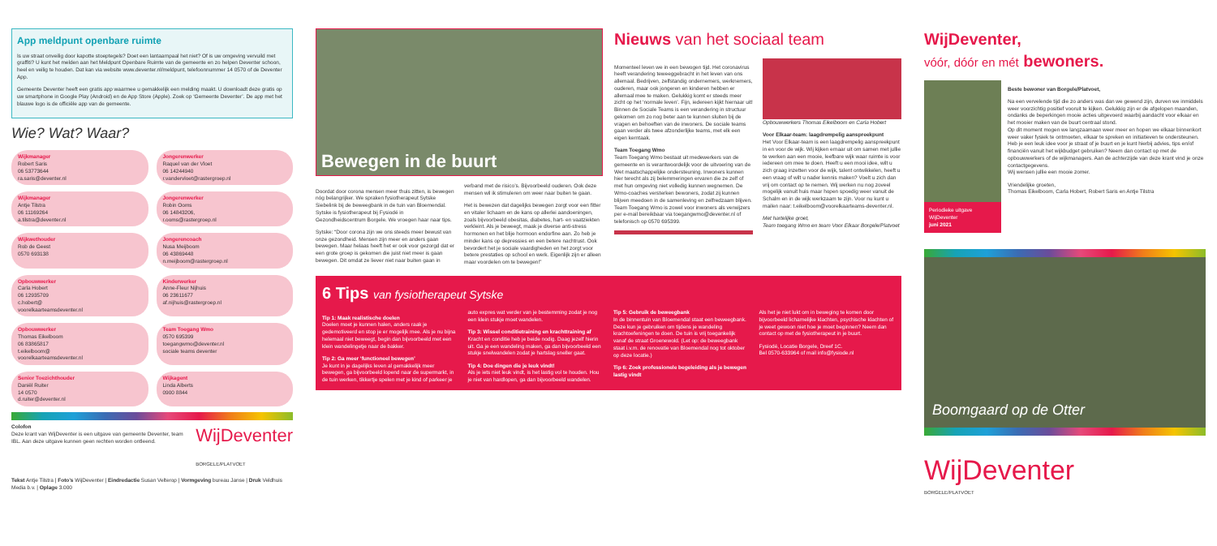App meldpunt openbare ruimte
Is uw straat onveilig door kapotte stoeptegels? Doet een lantaarnpaal het niet? Of is uw omgeving vervuild met graffiti? U kunt het melden aan het Meldpunt Openbare Ruimte van de gemeente en zo helpen Deventer schoon, heel en veilig te houden. Dat kan via website www.deventer.nl/meldpunt, telefoonnummer 14 0570 of de Deventer App.
Gemeente Deventer heeft een gratis app waarmee u gemakkelijk een melding maakt. U downloadt deze gratis op uw smartphone in Google Play (Android) en de App Store (Apple). Zoek op ‘Gemeente Deventer’. De app met het blauwe logo is de officiële app van de gemeente.
Wie? Wat? Waar?
Wijkmanager
Robert Saris
06 53773644
ra.saris@deventer.nl
Jongerenwerker
Raquel van der Vloet
06 14244940
r.vandervloet@rastergroep.nl
Wijkmanager
Antje Tilstra
06 11169264
a.tilstra@deventer.nl
Jongerenwerker
Robin Ooms
06 14843206,
r.ooms@rastergroep.nl
Wijkwethouder
Rob de Geest
0570 693138
Jongerencoach
Nusa Meijboom
06 43869448
n.meijboom@rastergroep.nl
Opbouwwerker
Carla Hobert
06 12935709
c.hobert@
voorelkaarteamsdeventer.nl
Kinderwerker
Anne-Fleur Nijhuis
06 23611677
af.nijhuis@rastergroep.nl
Opbouwwerker
Thomas Eikelboom
06 83865817
t.eikelboom@
voorelkaarteamsdeventer.nl
Team Toegang Wmo
0570 695399
toegangwmo@deventer.nl
sociale teams deventer
Senior Toezichthouder
Daniël Ruiter
14 0570
d.ruiter@deventer.nl
Wijkagent
Linda Alberts
0900 8844
Colofon
Deze krant van WijDeventer is een uitgave van gemeente Deventer, team IBL. Aan deze uitgave kunnen geen rechten worden ontleend.
WijDeventer BORGELE/PLATVOET
Tekst Antje Tilstra | Foto’s WijDeventer | Eindredactie Susan Velterop | Vormgeving bureau Janse | Druk Veldhuis Media b.v. | Oplage 3.000
Bewegen in de buurt
Doordat door corona mensen meer thuis zitten, is bewegen nóg belangrijker. We spraken fysiotherapeut Sytske Siebelink bij de beweegbank in de tuin van Bloemendal. Sytske is fysiotherapeut bij Fysiodé in Gezondheidscentrum Borgele. We vroegen haar naar tips.
Sytske: “Door corona zijn we ons steeds meer bewust van onze gezondheid. Mensen zijn meer en anders gaan bewegen. Maar helaas heeft het er ook voor gezorgd dat er een grote groep is gekomen die juist niet meer is gaan bewegen. Dit omdat ze liever niet naar buiten gaan in verband met de risico’s. Bijvoorbeeld ouderen. Ook deze mensen wil ik stimuleren om weer naar buiten te gaan.
Het is bewezen dat dagelijks bewegen zorgt voor een fitter en vitaler lichaam en de kans op allerlei aandoeningen, zoals bijvoorbeeld obesitas, diabetes, hart- en vaatziekten verkleint. Als je beweegt, maak je diverse anti-stress hormonen en het blije hormoon endorfine aan. Zo heb je minder kans op depressies en een betere nachtrust. Ook bevordert het je sociale vaardigheden en het zorgt voor betere prestaties op school en werk. Eigenlijk zijn er alleen maar voordelen om te bewegen!”
Nieuws van het sociaal team
Momenteel leven we in een bewogen tijd. Het coronavirus heeft verandering teweeggebracht in het leven van ons allemaal. Bedrijven, zelfstandig ondernemers, werknemers, ouderen, maar ook jongeren en kinderen hebben er allemaal mee te maken. Gelukkig komt er steeds meer zicht op het ‘normale leven’. Fijn, iedereen kijkt hiernaar uit! Binnen de Sociale Teams is een verandering in structuur gekomen om zo nog beter aan te kunnen sluiten bij de vragen en behoeften van de inwoners. De sociale teams gaan verder als twee afzonderlijke teams, met elk een eigen kerntaak.
Team Toegang Wmo
Team Toegang Wmo bestaat uit medewerkers van de gemeente en is verantwoordelijk voor de uitvoering van de Wet maatschappelijke ondersteuning. Inwoners kunnen hier terecht als zij belemmeringen ervaren die ze zelf of met hun omgeving niet volledig kunnen wegnemen. De Wmo-coaches versterken bewoners, zodat zij kunnen blijven meedoen in de samenleving en zelfredzaam blijven. Team Toegang Wmo is zowel voor inwoners als verwijzers per e-mail bereikbaar via toegangwmo@deventer.nl of telefonisch op 0570 695399.
Opbouwwerkers Thomas Eikelboom en Carla Hobert
Voor Elkaar-team: laagdrempelig aanspreekpunt
Het Voor Elkaar-team is een laagdrempelig aanspreekpunt in en voor de wijk. Wij kijken ernaar uit om samen met jullie te werken aan een mooie, leefbare wijk waar ruimte is voor iedereen om mee te doen. Heeft u een mooi idee, wilt u zich graag inzetten voor de wijk, talent ontwikkelen, heeft u een vraag of wilt u nader kennis maken? Voelt u zich dan vrij om contact op te nemen. Wij werken nu nog zoveel mogelijk vanuit huis maar hopen spoedig weer vanuit de Schalm en in de wijk werkzaam te zijn. Voor nu kunt u mailen naar: t.eikelboom@voorelkaarteams-deventer.nl.
Met hartelijke groet,
Team toegang Wmo en team Voor Elkaar Borgele/Platvoet
6 Tips van fysiotherapeut Sytske
Tip 1: Maak realistische doelen
Doelen moet je kunnen halen, anders raak je gedemotiveerd en stop je er mogelijk mee. Als je nu bijna helemaal niet beweegt, begin dan bijvoorbeeld met een klein wandelingetje naar de bakker.
Tip 2: Ga meer ‘functioneel bewegen’
Je kunt in je dagelijks leven al gemakkelijk meer bewegen, ga bijvoorbeeld lopend naar de supermarkt, in de tuin werken, tikkertje spelen met je kind of parkeer je auto expres wat verder van je bestemming zodat je nog een klein stukje moet wandelen.
Tip 3: Wissel conditietraining en krachttraining af
Kracht en conditie heb je beide nodig. Daag jezelf hierin uit. Ga je een wandeling maken, ga dan bijvoorbeeld een stukje snelwandelen zodat je hartslag sneller gaat.
Tip 4: Doe dingen die je leuk vindt!
Als je iets niet leuk vindt, is het lastig vol te houden. Hou je niet van hardlopen, ga dan bijvoorbeeld wandelen.
Tip 5: Gebruik de beweegbank
In de binnentuin van Bloemendal staat een beweegbank. Deze kun je gebruiken om tijdens je wandeling krachtoefeningen te doen. De tuin is vrij toegankelijk vanaf de straat Groenewold. (Let op: de beweegbank staat i.v.m. de renovatie van Bloemendal nog tot oktober op deze locatie.)
Tip 6: Zoek professionele begeleiding als je bewegen lastig vindt
Als het je niet lukt om in beweging te komen door bijvoorbeeld lichamelijke klachten, psychische klachten of je weet gewoon niet hoe je moet beginnen? Neem dan contact op met de fysiotherapeut in je buurt.
Fysiodé, Locatie Borgele, Dreef 1C.
Bel 0570-633964 of mail info@fysiode.nl
WijDeventer,
vóór, dóór en mét bewoners.
Periodieke uitgave WijDeventer
juni 2021
Beste bewoner van Borgele/Platvoet,
Na een vervelende tijd die zo anders was dan we gewend zijn, durven we inmiddels weer voorzichtig positief vooruit te kijken. Gelukkig zijn er de afgelopen maanden, ondanks de beperkingen mooie acties uitgevoerd waarbij aandacht voor elkaar en het mooier maken van de buurt centraal stond.
Op dit moment mogen we langzaamaan weer meer en hopen we elkaar binnenkort weer vaker fysiek te ontmoeten, elkaar te spreken en initiatieven te ondersteunen.
Heb je een leuk idee voor je straat of je buurt en je kunt hierbij advies, tips en/of financiën vanuit het wijkbudget gebruiken? Neem dan contact op met de opbouwwerkers of de wijkmanagers. Aan de achterzijde van deze krant vind je onze contactgegevens.
Wij wensen jullie een mooie zomer.
Vriendelijke groeten,
Thomas Eikelboom, Carla Hobert, Robert Saris en Antje Tilstra
Boomgaard op de Otter
WijDeventer
BORGELE/PLATVOET